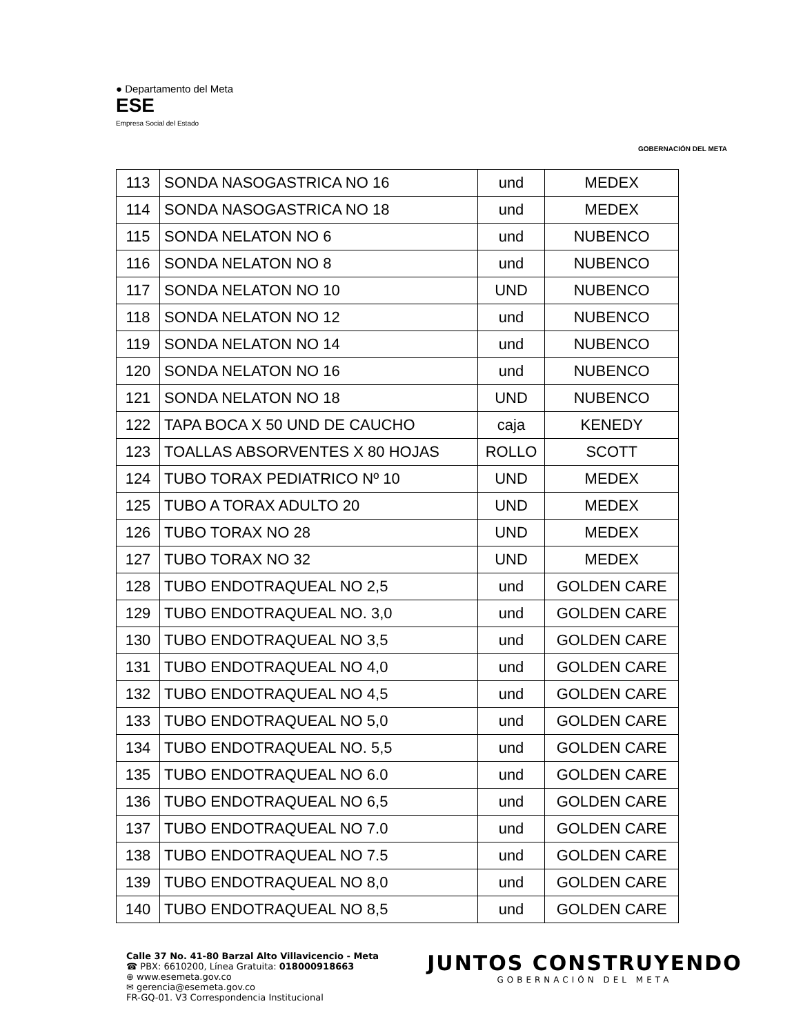● Departamento del Meta
ESE
Empresa Social del Estado
GOBERNACIÓN DEL META
| 113 | SONDA NASOGASTRICA NO 16 | und | MEDEX |
| 114 | SONDA NASOGASTRICA NO 18 | und | MEDEX |
| 115 | SONDA NELATON NO 6 | und | NUBENCO |
| 116 | SONDA NELATON NO 8 | und | NUBENCO |
| 117 | SONDA NELATON NO 10 | UND | NUBENCO |
| 118 | SONDA NELATON NO 12 | und | NUBENCO |
| 119 | SONDA NELATON NO 14 | und | NUBENCO |
| 120 | SONDA NELATON NO 16 | und | NUBENCO |
| 121 | SONDA NELATON NO 18 | UND | NUBENCO |
| 122 | TAPA BOCA X 50 UND DE CAUCHO | caja | KENEDY |
| 123 | TOALLAS ABSORVENTES X 80 HOJAS | ROLLO | SCOTT |
| 124 | TUBO TORAX PEDIATRICO Nº 10 | UND | MEDEX |
| 125 | TUBO A TORAX ADULTO 20 | UND | MEDEX |
| 126 | TUBO TORAX NO 28 | UND | MEDEX |
| 127 | TUBO TORAX NO 32 | UND | MEDEX |
| 128 | TUBO ENDOTRAQUEAL NO 2,5 | und | GOLDEN CARE |
| 129 | TUBO ENDOTRAQUEAL NO. 3,0 | und | GOLDEN CARE |
| 130 | TUBO ENDOTRAQUEAL NO 3,5 | und | GOLDEN CARE |
| 131 | TUBO ENDOTRAQUEAL NO 4,0 | und | GOLDEN CARE |
| 132 | TUBO ENDOTRAQUEAL NO 4,5 | und | GOLDEN CARE |
| 133 | TUBO ENDOTRAQUEAL NO 5,0 | und | GOLDEN CARE |
| 134 | TUBO ENDOTRAQUEAL NO. 5,5 | und | GOLDEN CARE |
| 135 | TUBO ENDOTRAQUEAL NO 6.0 | und | GOLDEN CARE |
| 136 | TUBO ENDOTRAQUEAL NO 6,5 | und | GOLDEN CARE |
| 137 | TUBO ENDOTRAQUEAL NO 7.0 | und | GOLDEN CARE |
| 138 | TUBO ENDOTRAQUEAL NO 7.5 | und | GOLDEN CARE |
| 139 | TUBO ENDOTRAQUEAL NO 8,0 | und | GOLDEN CARE |
| 140 | TUBO ENDOTRAQUEAL NO 8,5 | und | GOLDEN CARE |
Calle 37 No. 41-80 Barzal Alto Villavicencio - Meta
☎ PBX: 6610200, Línea Gratuita: 018000918663
⊕ www.esemeta.gov.co
✉ gerencia@esemeta.gov.co
FR-GQ-01. V3 Correspondencia Institucional
JUNTOS CONSTRUYENDO
GOBERNACIÓN DEL META